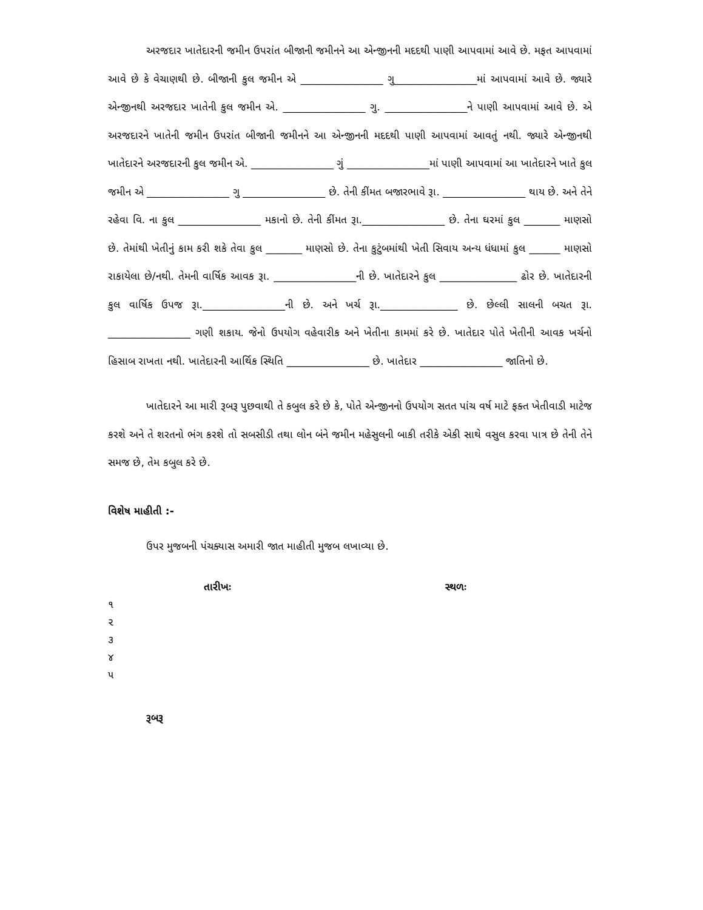અરજદાર ખાતેદારની જમીન ઉપરાંત બીજાની જમીનને આ એન્જીનની મદદથી પાણી આપવામાં આવે છે. મફત આપવામાં આવે છે કે વેચાણથી છે. બીજાની કુલ જમીન એ ________________ ગુ________________માં આપવામાં આવે છે. જ્યારે એન્જીનથી અરજદાર ખાતેની કુલ જમીન એ. ________________ ગુ. ________________ને પાણી આપવામાં આવે છે. એ અરજદારને ખાતેની જમીન ઉપરાંત બીજાની જમીનને આ એન્જીનની મદદથી પાણી આપવામાં આવતું નથી. જ્યારે એન્જીનથી ખાતેદારને અરજદારની કુલ જમીન એ. ________________ ગું ________________માં પાણી આપવામાં આ ખાતેદારને ખાતે કુલ જમીન એ ________________ ગુ ________________ છે. તેની કીંમત બજારભાવે રૂા. ________________ થાય છે. અને તેને રહેવા વિ. ના કુલ ________________ મકાનો છે. તેની કીંમત રૂા.________________ છે. તેના ઘરમાં કુલ _______ માણસો છે. તેમાંથી ખેતીનું કામ કરી શકે તેવા કુલ _______ માણસો છે. તેના કુટુંબમાંથી ખેતી સિવાય અન્ય ધંધામાં કુલ ______ માણસો રાકાયેલા છે/નથી. તેમની વાર્ષિક આવક રૂા. ________________ની છે. ખાતેદારને કુલ _______________ ઢોર છે. ખાતેદારની કુલ વાર્ષિક ઉપજ રૂા.________________ની છે. અને ખર્ચ રૂા._______________ છે. છેલ્લી સાલની બચત રૂા. ________________ ગણી શકાય. જેનો ઉપયોગ વહેવારીક અને ખેતીના કામમાં કરે છે. ખાતેદાર પોતે ખેતીની આવક ખર્ચનો હિસાબ રાખતા નથી. ખાતેદારની આર્થિક સ્થિતિ ________________ છે. ખાતેદાર ________________ જાતિનો છે.
ખાતેદારને આ મારી રૂબરૂ પુછવાથી તે કબુલ કરે છે કે, પોતે એન્જીનનો ઉપયોગ સતત પાંચ વર્ષ માટે ફક્ત ખેતીવાડી માટેજ કરશે અને તે શરતનો ભંગ કરશે તો સબસીડી તથા લોન બંને જમીન મહેસુલની બાકી તરીકે એકી સાથે વસુલ કરવા પાત્ર છે તેની તેને સમજ છે, તેમ કબુલ કરે છે.
વિશેષ માહીતી :-
ઉપર મુજબની પંચક્યાસ અમારી જાત માહીતી મુજબ લખાવ્યા છે.
તારીખઃ સ્થળઃ
૧
૨
૩
૪
૫
રૂબરૂ